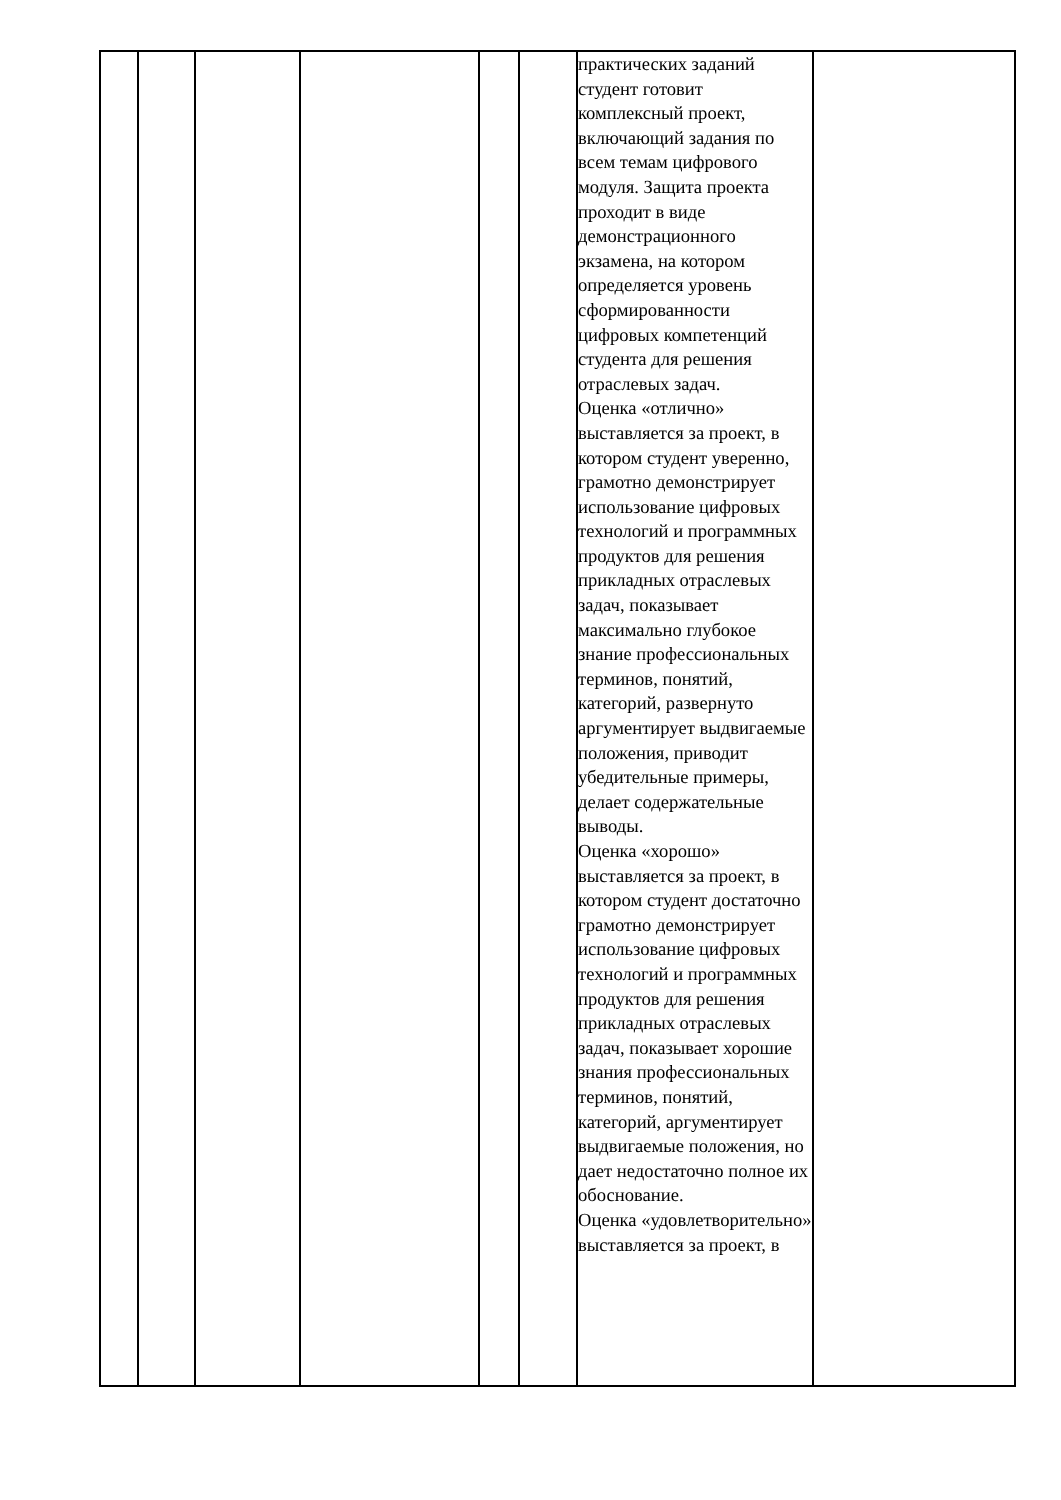| | | | | | | практических заданий студент готовит комплексный проект, включающий задания по всем темам цифрового модуля. Защита проекта проходит в виде демонстрационного экзамена, на котором определяется уровень сформированности цифровых компетенций студента для решения отраслевых задач. Оценка «отлично» выставляется за проект, в котором студент уверенно, грамотно демонстрирует использование цифровых технологий и программных продуктов для решения прикладных отраслевых задач, показывает максимально глубокое знание профессиональных терминов, понятий, категорий, развернуто аргументирует выдвигаемые положения, приводит убедительные примеры, делает содержательные выводы. Оценка «хорошо» выставляется за проект, в котором студент достаточно грамотно демонстрирует использование цифровых технологий и программных продуктов для решения прикладных отраслевых задач, показывает хорошие знания профессиональных терминов, понятий, категорий, аргументирует выдвигаемые положения, но дает недостаточно полное их обоснование. Оценка «удовлетворительно» выставляется за проект, в | |